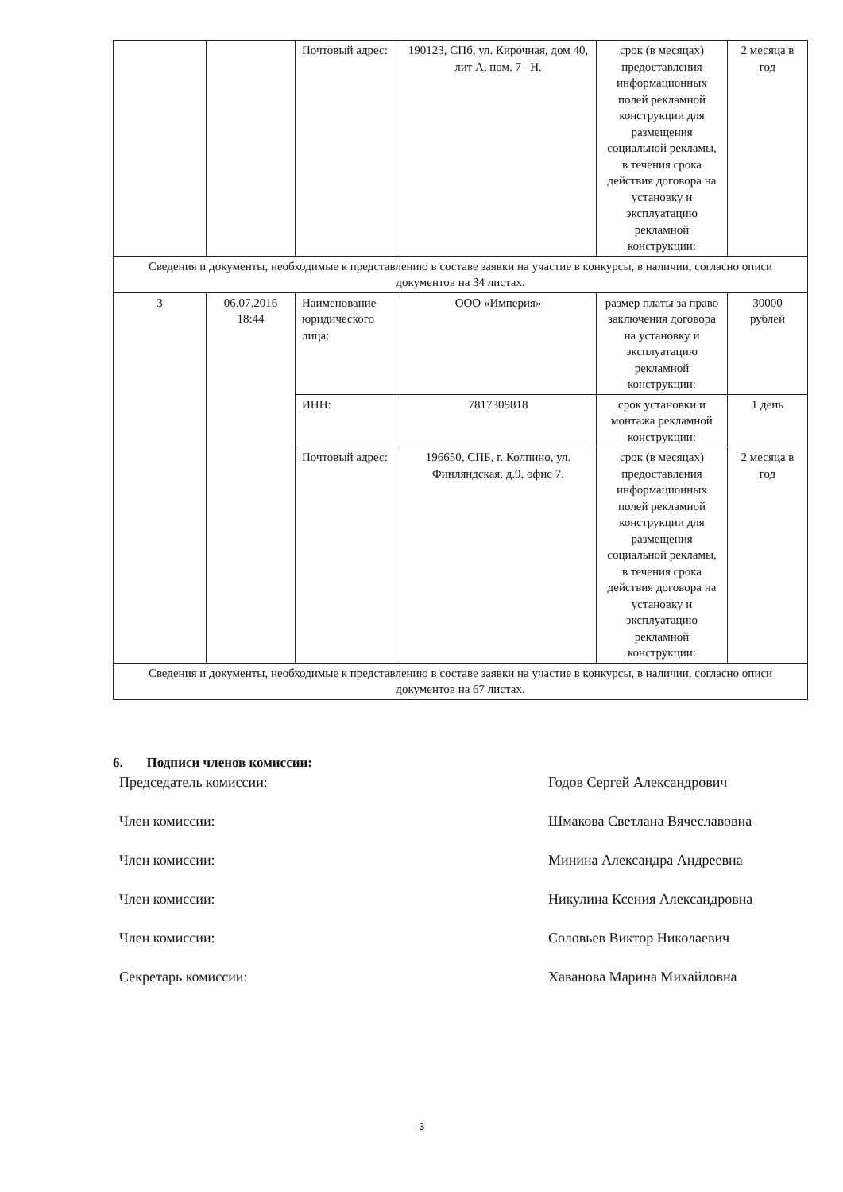| | | Почтовый адрес: | 190123, СПб, ул. Кирочная, дом 40, лит А, пом. 7 –Н. | срок (в месяцах) предоставления информационных полей рекламной конструкции для размещения социальной рекламы, в течения срока действия договора на установку и эксплуатацию рекламной конструкции: | 2 месяца в год |
| Сведения и документы, необходимые к представлению в составе заявки на участие в конкурсы, в наличии, согласно описи документов на 34 листах. | | | | | |
| 3 | 06.07.2016 18:44 | Наименование юридического лица: | ООО «Империя» | размер платы за право заключения договора на установку и эксплуатацию рекламной конструкции: | 30000 рублей |
| | | ИНН: | 7817309818 | срок установки и монтажа рекламной конструкции: | 1 день |
| | | Почтовый адрес: | 196650, СПБ, г. Колпино, ул. Финляндская, д.9, офис 7. | срок (в месяцах) предоставления информационных полей рекламной конструкции для размещения социальной рекламы, в течения срока действия договора на установку и эксплуатацию рекламной конструкции: | 2 месяца в год |
| Сведения и документы, необходимые к представлению в составе заявки на участие в конкурсы, в наличии, согласно описи документов на 67 листах. | | | | | |
6. Подписи членов комиссии:
Председатель комиссии: Годов Сергей Александрович
Член комиссии: Шмакова Светлана Вячеславовна
Член комиссии: Минина Александра Андреевна
Член комиссии: Никулина Ксения Александровна
Член комиссии: Соловьев Виктор Николаевич
Секретарь комиссии: Хаванова Марина Михайловна
3